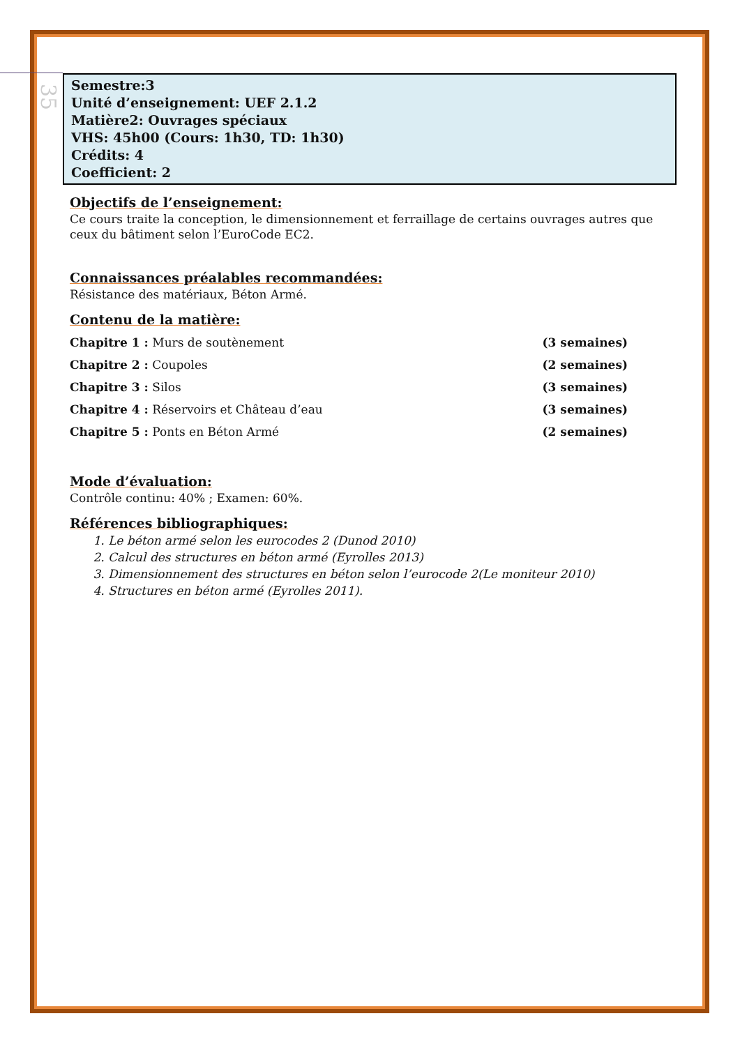35
Semestre:3
Unité d’enseignement: UEF 2.1.2
Matière2: Ouvrages spéciaux
VHS: 45h00 (Cours: 1h30, TD: 1h30)
Crédits: 4
Coefficient: 2
Objectifs de l’enseignement:
Ce cours traite la conception, le dimensionnement et ferraillage de certains ouvrages autres que ceux du bâtiment selon l’EuroCode EC2.
Connaissances préalables recommandées:
Résistance des matériaux, Béton Armé.
Contenu de la matière:
Chapitre 1 : Murs de soutènement (3 semaines)
Chapitre 2 : Coupoles (2 semaines)
Chapitre 3 : Silos (3 semaines)
Chapitre 4 : Réservoirs et Château d’eau (3 semaines)
Chapitre 5 : Ponts en Béton Armé (2 semaines)
Mode d’évaluation:
Contrôle continu: 40% ; Examen: 60%.
Références bibliographiques:
1. Le béton armé selon les eurocodes 2 (Dunod 2010)
2. Calcul des structures en béton armé (Eyrolles 2013)
3. Dimensionnement des structures en béton selon l’eurocode 2(Le moniteur 2010)
4. Structures en béton armé (Eyrolles 2011).